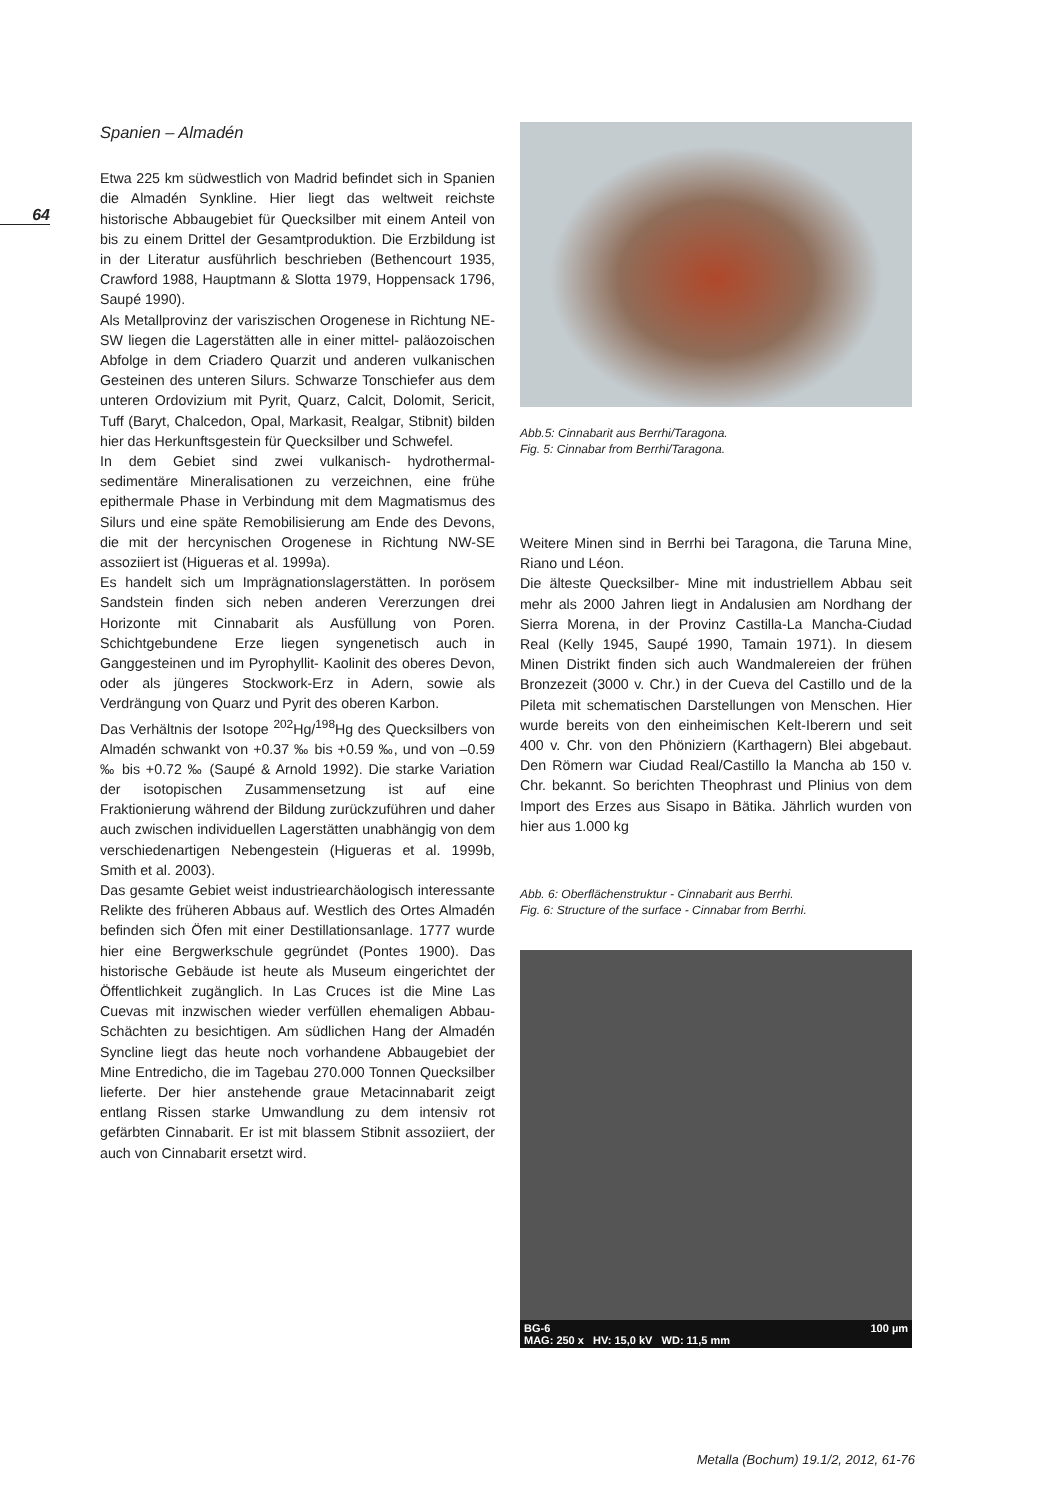64
Spanien – Almadén
Etwa 225 km südwestlich von Madrid befindet sich in Spanien die Almadén Synkline. Hier liegt das weltweit reichste historische Abbaugebiet für Quecksilber mit einem Anteil von bis zu einem Drittel der Gesamtproduktion. Die Erzbildung ist in der Literatur ausführlich beschrieben (Bethencourt 1935, Crawford 1988, Hauptmann & Slotta 1979, Hoppensack 1796, Saupé 1990).
Als Metallprovinz der variszischen Orogenese in Richtung NE-SW liegen die Lagerstätten alle in einer mittel- paläozoischen Abfolge in dem Criadero Quarzit und anderen vulkanischen Gesteinen des unteren Silurs. Schwarze Tonschiefer aus dem unteren Ordovizium mit Pyrit, Quarz, Calcit, Dolomit, Sericit, Tuff (Baryt, Chalcedon, Opal, Markasit, Realgar, Stibnit) bilden hier das Herkunftsgestein für Quecksilber und Schwefel.
In dem Gebiet sind zwei vulkanisch- hydrothermal-sedimentäre Mineralisationen zu verzeichnen, eine frühe epithermale Phase in Verbindung mit dem Magmatismus des Silurs und eine späte Remobilisierung am Ende des Devons, die mit der hercynischen Orogenese in Richtung NW-SE assoziiert ist (Higueras et al. 1999a).
Es handelt sich um Imprägnationslagerstätten. In porösem Sandstein finden sich neben anderen Vererzungen drei Horizonte mit Cinnabarit als Ausfüllung von Poren. Schichtgebundene Erze liegen syngenetisch auch in Ganggesteinen und im Pyrophyllit- Kaolinit des oberes Devon, oder als jüngeres Stockwork-Erz in Adern, sowie als Verdrängung von Quarz und Pyrit des oberen Karbon.
Das Verhältnis der Isotope <sup>202</sup>Hg/<sup>198</sup>Hg des Quecksilbers von Almadén schwankt von +0.37 ‰ bis +0.59 ‰, und von –0.59 ‰ bis +0.72 ‰ (Saupé & Arnold 1992). Die starke Variation der isotopischen Zusammensetzung ist auf eine Fraktionierung während der Bildung zurückzuführen und daher auch zwischen individuellen Lagerstätten unabhängig von dem verschiedenartigen Nebengestein (Higueras et al. 1999b, Smith et al. 2003).
Das gesamte Gebiet weist industriearchäologisch interessante Relikte des früheren Abbaus auf. Westlich des Ortes Almadén befinden sich Öfen mit einer Destillationsanlage. 1777 wurde hier eine Bergwerkschule gegründet (Pontes 1900). Das historische Gebäude ist heute als Museum eingerichtet der Öffentlichkeit zugänglich. In Las Cruces ist die Mine Las Cuevas mit inzwischen wieder verfüllen ehemaligen Abbau-Schächten zu besichtigen. Am südlichen Hang der Almadén Syncline liegt das heute noch vorhandene Abbaugebiet der Mine Entredicho, die im Tagebau 270.000 Tonnen Quecksilber lieferte. Der hier anstehende graue Metacinnabarit zeigt entlang Rissen starke Umwandlung zu dem intensiv rot gefärbten Cinnabarit. Er ist mit blassem Stibnit assoziiert, der auch von Cinnabarit ersetzt wird.
Abb.5: Cinnabarit aus Berrhi/Taragona.
Fig. 5: Cinnabar from Berrhi/Taragona.
Weitere Minen sind in Berrhi bei Taragona, die Taruna Mine, Riano und Léon.
Die älteste Quecksilber- Mine mit industriellem Abbau seit mehr als 2000 Jahren liegt in Andalusien am Nordhang der Sierra Morena, in der Provinz Castilla-La Mancha-Ciudad Real (Kelly 1945, Saupé 1990, Tamain 1971). In diesem Minen Distrikt finden sich auch Wandmalereien der frühen Bronzezeit (3000 v. Chr.) in der Cueva del Castillo und de la Pileta mit schematischen Darstellungen von Menschen. Hier wurde bereits von den einheimischen Kelt-Iberern und seit 400 v. Chr. von den Phöniziern (Karthagern) Blei abgebaut. Den Römern war Ciudad Real/Castillo la Mancha ab 150 v. Chr. bekannt. So berichten Theophrast und Plinius von dem Import des Erzes aus Sisapo in Bätika. Jährlich wurden von hier aus 1.000 kg
Abb. 6: Oberflächenstruktur - Cinnabarit aus Berrhi.
Fig. 6: Structure of the surface - Cinnabar from Berrhi.
BG-6
MAG: 250 x HV: 15,0 kV WD: 11,5 mm 100 µm
Metalla (Bochum) 19.1/2, 2012, 61-76